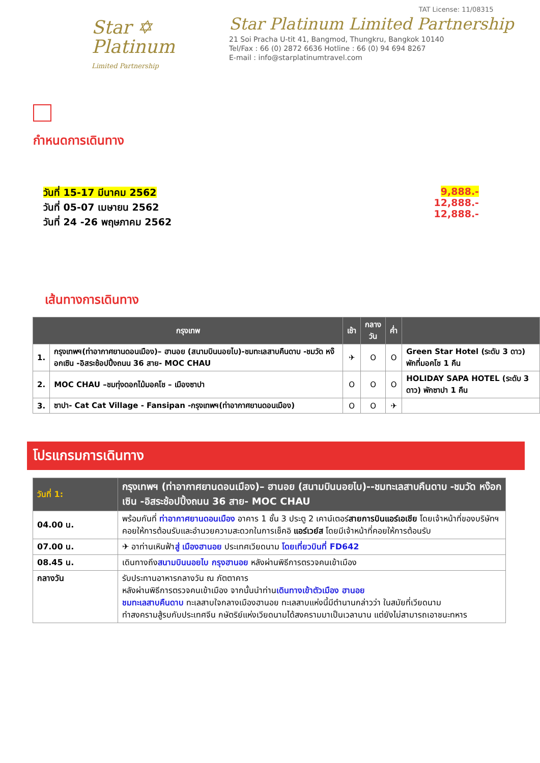Star ✡
Platinum
Limited Partnership
TAT License: 11/08315
Star Platinum Limited Partnership
21 Soi Pracha U-tit 41, Bangmod, Thungkru, Bangkok 10140
Tel/Fax : 66 (0) 2872 6636 Hotline : 66 (0) 94 694 8267
E-mail : info@starplatinumtravel.com
กำหนดการเดินทาง
วันที่ 15-17 มีนาคม 2562
วันที่ 05-07 เมษายน 2562
วันที่ 24 -26 พฤษภาคม 2562
9,888.-
12,888.-
12,888.-
เส้นทางการเดินทาง
| กรุงเทพ | | เช้า | กลาง วัน | ค่ำ | |
| --- | --- | --- | --- | --- | --- |
| 1. | กรุงเทพฯ(ท่าอากาศยานดอนเมือง)– ฮานอย (สนามบินนอยไบ)-ชมทะเลสาบคืนดาบ -ชมวัด หง๊อกเซิน -อิสระช้อปปิ้งถนน 36 สาย- MOC CHAU | ✈ | O | O | Green Star Hotel (ระดับ 3 ดาว) พักที่มอคโช 1 คืน |
| 2. | MOC CHAU –ชมทุ่งดอกไม้มอคโช – เมืองซาปา | O | O | O | HOLIDAY SAPA HOTEL (ระดับ 3 ดาว) พักซาปา 1 คืน |
| 3. | ซาปา- Cat Cat Village - Fansipan -กรุงเทพฯ(ท่าอากาศยานดอนเมือง) | O | O | ✈ | |
โปรแกรมการเดินทาง
| วันที่ 1: | กรุงเทพฯ (ท่าอากาศยานดอนเมือง)– ฮานอย (สนามบินนอยไบ)--ชมทะเลสาบคืนดาบ -ชมวัด หง๊อกเซิน -อิสระช้อปปิ้งถนน 36 สาย- MOC CHAU |
| --- | --- |
| 04.00 น. | พร้อมกันที่ ท่าอากาศยานดอนเมือง อาคาร 1 ชั้น 3 ประตู 2 เคาน์เตอร์ สายการบินแอร์เอเชีย โดยเจ้าหน้าที่ของบริษัทฯ คอยให้การต้อนรับและอำนวยความสะดวกในการเช็คอิ แอร์เวย์ส โดยมีเจ้าหน้าที่คอยให้การต้อนรับ |
| 07.00 น. | ✈ อาท่านเหินฟ้า สู่ เมืองฮานอย ประเทศเวียดนาม โดยเที่ยวบินที่ FD642 |
| 08.45 น. | เดินทางถึง สนามบินนอยไบ กรุงฮานอย หลังผ่านพิธีการตรวจคนเข้าเมือง |
| กลางวัน | รับประทานอาหารกลางวัน ณ ภัตตาคาร หลังผ่านพิธีการตรวจคนเข้าเมือง จากนั้นนำท่าน เดินทางเข้าตัวเมือง ฮานอย ชมทะเลสาบคืนดาบ ทะเลสาบใจกลางเมืองฮานอย ทะเลสาบแห่งนี้มีตำนานกล่าวว่า ในสมัยที่เวียดนาม ทำสงครามสู้รบกับประเทศจีน กษัตริย์แห่งเวียดนามได้สงครามมาเป็นเวลานาน แต่ยังไม่สามารถเอาชนะทหาร |